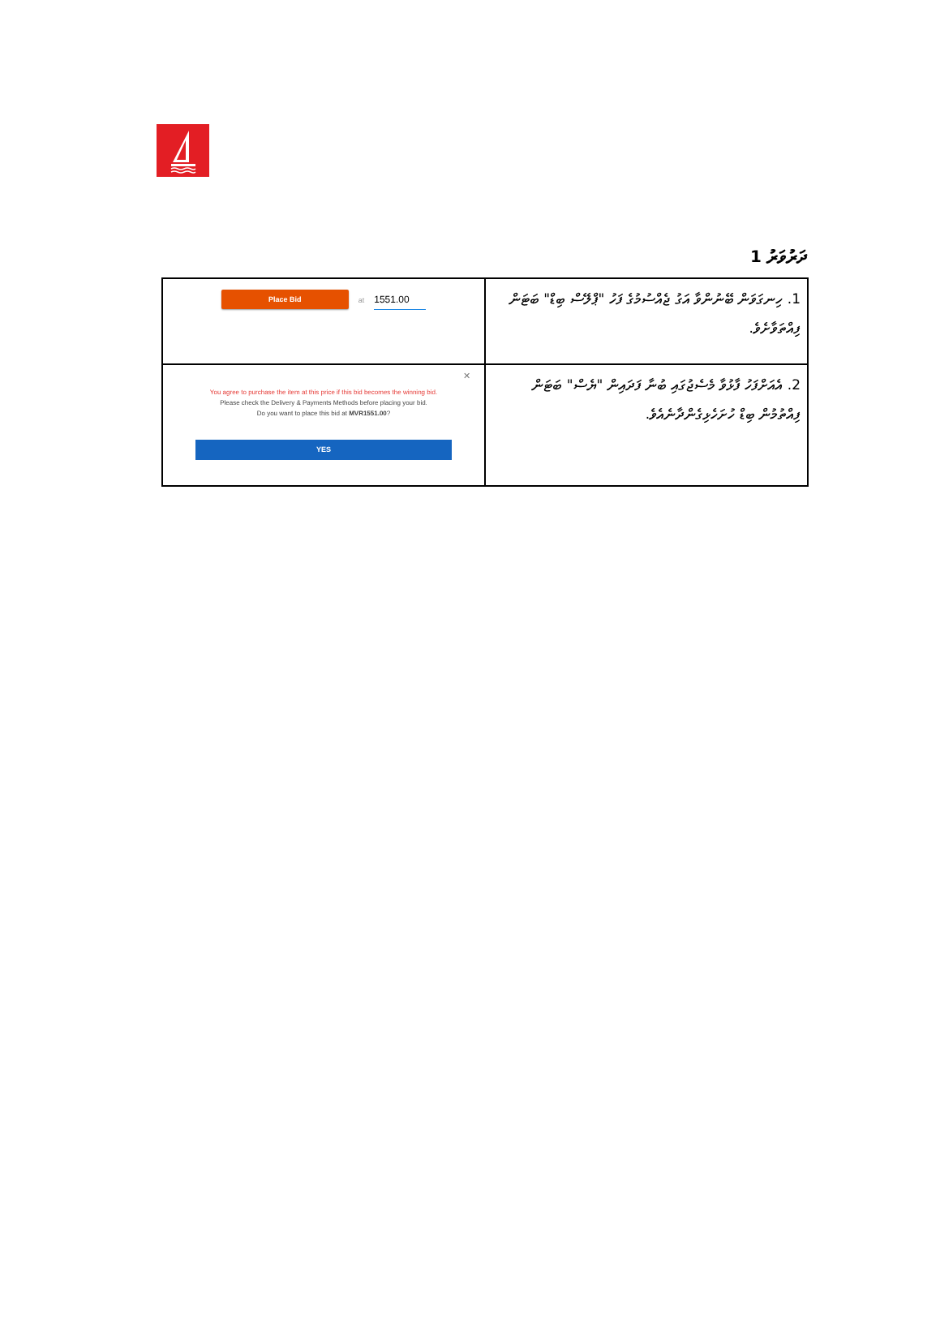ދަރުވަރު 1
| Place Bid at 1551.00 | 1. ހިނގަވަން ބޭނުންވާ އަގު ޖެއްސުމުގެ ފަހު "ޕްލޭސް ބިޑް" ބަޓަން ފިއްތަވާށެވެ. |
| ✕ You agree to purchase the item at this price if this bid becomes the winning bid. Please check the Delivery & Payments Methods before placing your bid. Do you want to place this bid at MVR1551.00 ? YES | 2. އެއަށްފަހު ފާޅުވާ މެސެޖުގައި ބުނާ ފަދައިން "ޔެސް" ބަޓަން ފިއްތުމުން ބިޑް ހުށަހެޅިގެންދާނެއެވެ. |